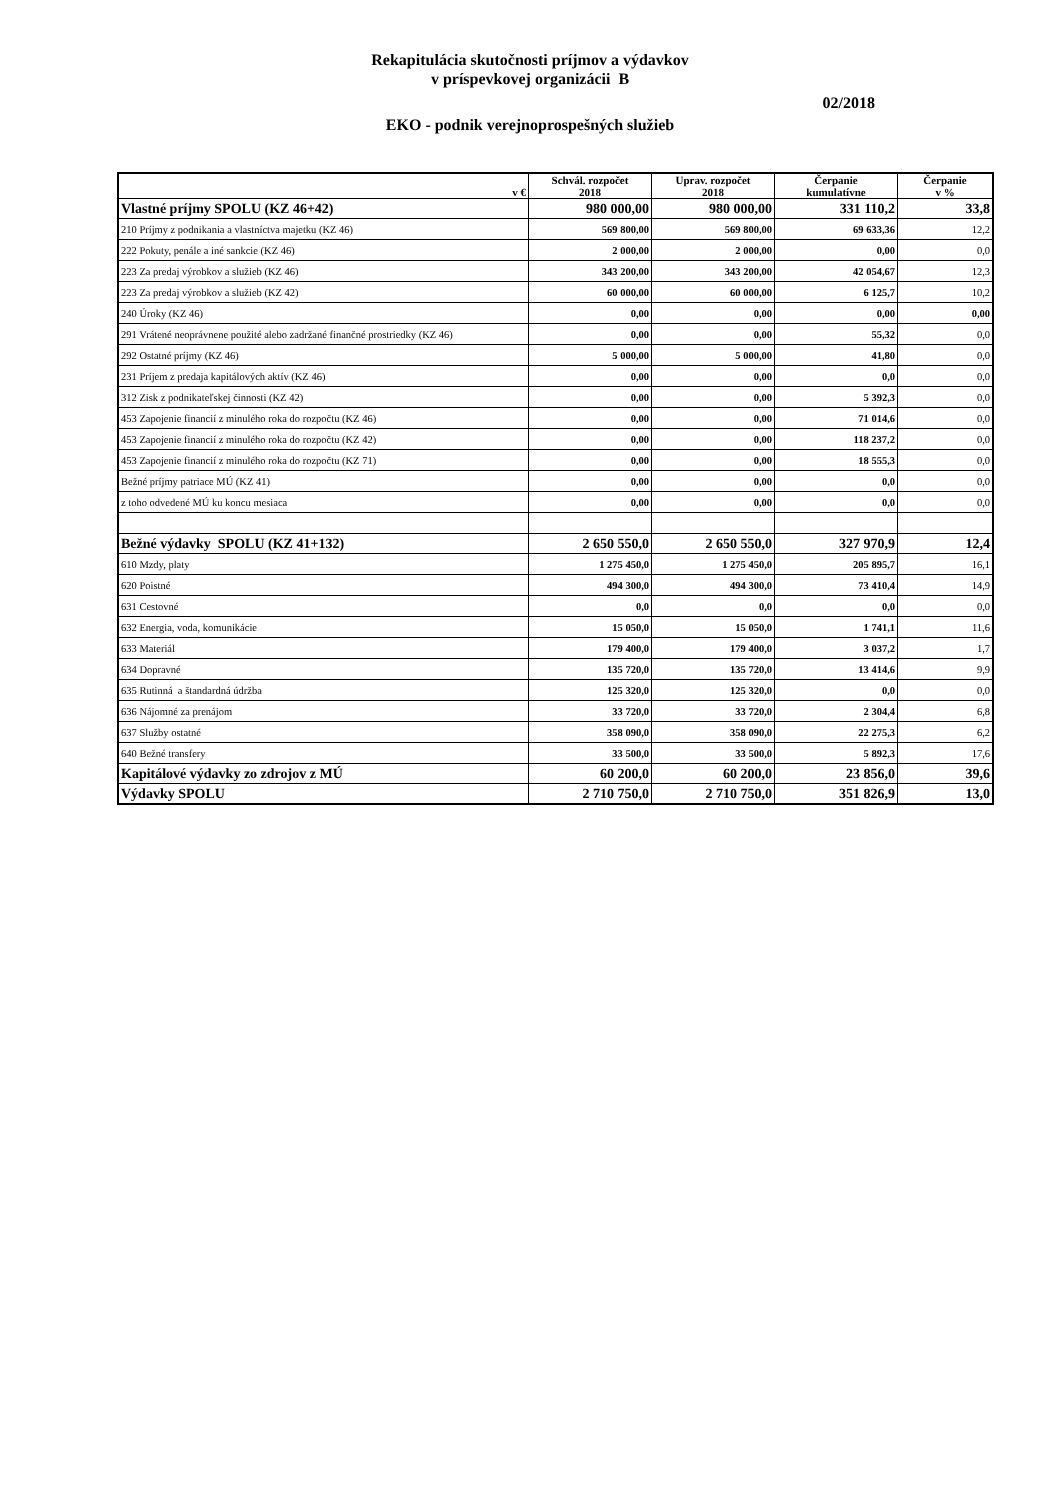Rekapitulácia skutočnosti príjmov a výdavkov
v príspevkovej organizácii B
02/2018
EKO - podnik verejnoprospešných služieb
| v € | Schvál. rozpočet 2018 | Uprav. rozpočet 2018 | Čerpanie kumulatívne | Čerpanie v % |
| --- | --- | --- | --- | --- |
| Vlastné príjmy SPOLU (KZ 46+42) | 980 000,00 | 980 000,00 | 331 110,2 | 33,8 |
| 210 Príjmy z podnikania a vlastníctva majetku (KZ 46) | 569 800,00 | 569 800,00 | 69 633,36 | 12,2 |
| 222 Pokuty, penále a iné sankcie (KZ 46) | 2 000,00 | 2 000,00 | 0,00 | 0,0 |
| 223 Za predaj výrobkov a služieb (KZ 46) | 343 200,00 | 343 200,00 | 42 054,67 | 12,3 |
| 223 Za predaj výrobkov a služieb (KZ 42) | 60 000,00 | 60 000,00 | 6 125,7 | 10,2 |
| 240 Úroky (KZ 46) | 0,00 | 0,00 | 0,00 | 0,00 |
| 291 Vrátené neoprávnene použité alebo zadržané finančné prostriedky (KZ 46) | 0,00 | 0,00 | 55,32 | 0,0 |
| 292 Ostatné príjmy (KZ 46) | 5 000,00 | 5 000,00 | 41,80 | 0,0 |
| 231 Príjem z predaja kapitálových aktív (KZ 46) | 0,00 | 0,00 | 0,0 | 0,0 |
| 312 Zisk z podnikateľskej činnosti (KZ 42) | 0,00 | 0,00 | 5 392,3 | 0,0 |
| 453 Zapojenie financií z minulého roka do rozpočtu (KZ 46) | 0,00 | 0,00 | 71 014,6 | 0,0 |
| 453 Zapojenie financií z minulého roka do rozpočtu (KZ 42) | 0,00 | 0,00 | 118 237,2 | 0,0 |
| 453 Zapojenie financií z minulého roka do rozpočtu (KZ 71) | 0,00 | 0,00 | 18 555,3 | 0,0 |
| Bežné príjmy patriace MÚ (KZ 41) | 0,00 | 0,00 | 0,0 | 0,0 |
| z toho odvedené MÚ ku koncu mesiaca | 0,00 | 0,00 | 0,0 | 0,0 |
| Bežné výdavky SPOLU (KZ 41+132) | 2 650 550,0 | 2 650 550,0 | 327 970,9 | 12,4 |
| 610 Mzdy, platy | 1 275 450,0 | 1 275 450,0 | 205 895,7 | 16,1 |
| 620 Poistné | 494 300,0 | 494 300,0 | 73 410,4 | 14,9 |
| 631 Cestovné | 0,0 | 0,0 | 0,0 | 0,0 |
| 632 Energia, voda, komunikácie | 15 050,0 | 15 050,0 | 1 741,1 | 11,6 |
| 633 Materiál | 179 400,0 | 179 400,0 | 3 037,2 | 1,7 |
| 634 Dopravné | 135 720,0 | 135 720,0 | 13 414,6 | 9,9 |
| 635 Rutinná a štandardná údržba | 125 320,0 | 125 320,0 | 0,0 | 0,0 |
| 636 Nájomné za prenájom | 33 720,0 | 33 720,0 | 2 304,4 | 6,8 |
| 637 Služby ostatné | 358 090,0 | 358 090,0 | 22 275,3 | 6,2 |
| 640 Bežné transfery | 33 500,0 | 33 500,0 | 5 892,3 | 17,6 |
| Kapitálové výdavky zo zdrojov z MÚ | 60 200,0 | 60 200,0 | 23 856,0 | 39,6 |
| Výdavky SPOLU | 2 710 750,0 | 2 710 750,0 | 351 826,9 | 13,0 |